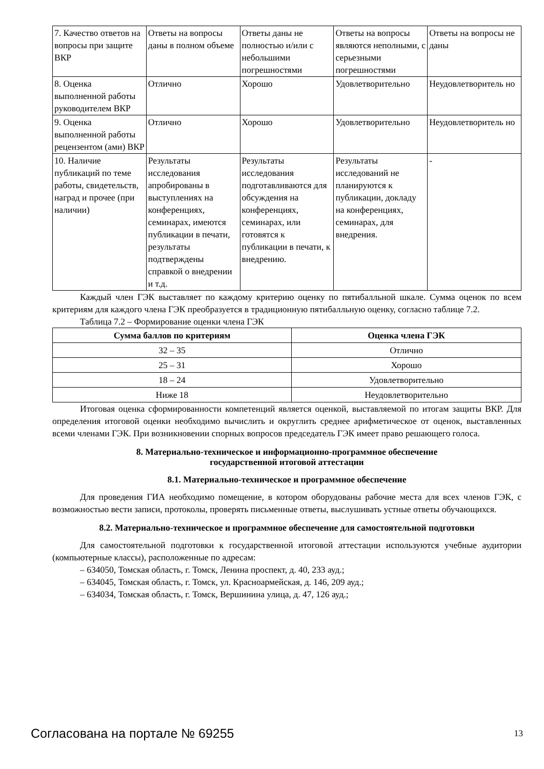| 7. Качество ответов на вопросы при защите ВКР | Ответы на вопросы даны в полном объеме | Ответы даны не полностью и/или с небольшими погрешностями | Ответы на вопросы являются неполными, с серьезными погрешностями | Ответы на вопросы не даны |
| 8. Оценка выполненной работы руководителем ВКР | Отлично | Хорошо | Удовлетворительно | Неудовлетворитель но |
| 9. Оценка выполненной работы рецензентом (ами) ВКР | Отлично | Хорошо | Удовлетворительно | Неудовлетворитель но |
| 10. Наличие публикаций по теме работы, свидетельств, наград и прочее (при наличии) | Результаты исследования апробированы в выступлениях на конференциях, семинарах, имеются публикации в печати, результаты подтверждены справкой о внедрении и т.д. | Результаты исследования подготавливаются для обсуждения на конференциях, семинарах, или готовятся к публикации в печати, к внедрению. | Результаты исследований не планируются к публикации, докладу на конференциях, семинарах, для внедрения. | - |
Каждый член ГЭК выставляет по каждому критерию оценку по пятибалльной шкале. Сумма оценок по всем критериям для каждого члена ГЭК преобразуется в традиционную пятибалльную оценку, согласно таблице 7.2.
Таблица 7.2 – Формирование оценки члена ГЭК
| Сумма баллов по критериям | Оценка члена ГЭК |
| --- | --- |
| 32 – 35 | Отлично |
| 25 – 31 | Хорошо |
| 18 – 24 | Удовлетворительно |
| Ниже 18 | Неудовлетворительно |
Итоговая оценка сформированности компетенций является оценкой, выставляемой по итогам защиты ВКР. Для определения итоговой оценки необходимо вычислить и округлить среднее арифметическое от оценок, выставленных всеми членами ГЭК. При возникновении спорных вопросов председатель ГЭК имеет право решающего голоса.
8. Материально-техническое и информационно-программное обеспечение
государственной итоговой аттестации
8.1. Материально-техническое и программное обеспечение
Для проведения ГИА необходимо помещение, в котором оборудованы рабочие места для всех членов ГЭК, с возможностью вести записи, протоколы, проверять письменные ответы, выслушивать устные ответы обучающихся.
8.2. Материально-техническое и программное обеспечение для самостоятельной подготовки
Для самостоятельной подготовки к государственной итоговой аттестации используются учебные аудитории (компьютерные классы), расположенные по адресам:
– 634050, Томская область, г. Томск, Ленина проспект, д. 40, 233 ауд.;
– 634045, Томская область, г. Томск, ул. Красноармейская, д. 146, 209 ауд.;
– 634034, Томская область, г. Томск, Вершинина улица, д. 47, 126 ауд.;
Согласована на портале № 69255 13